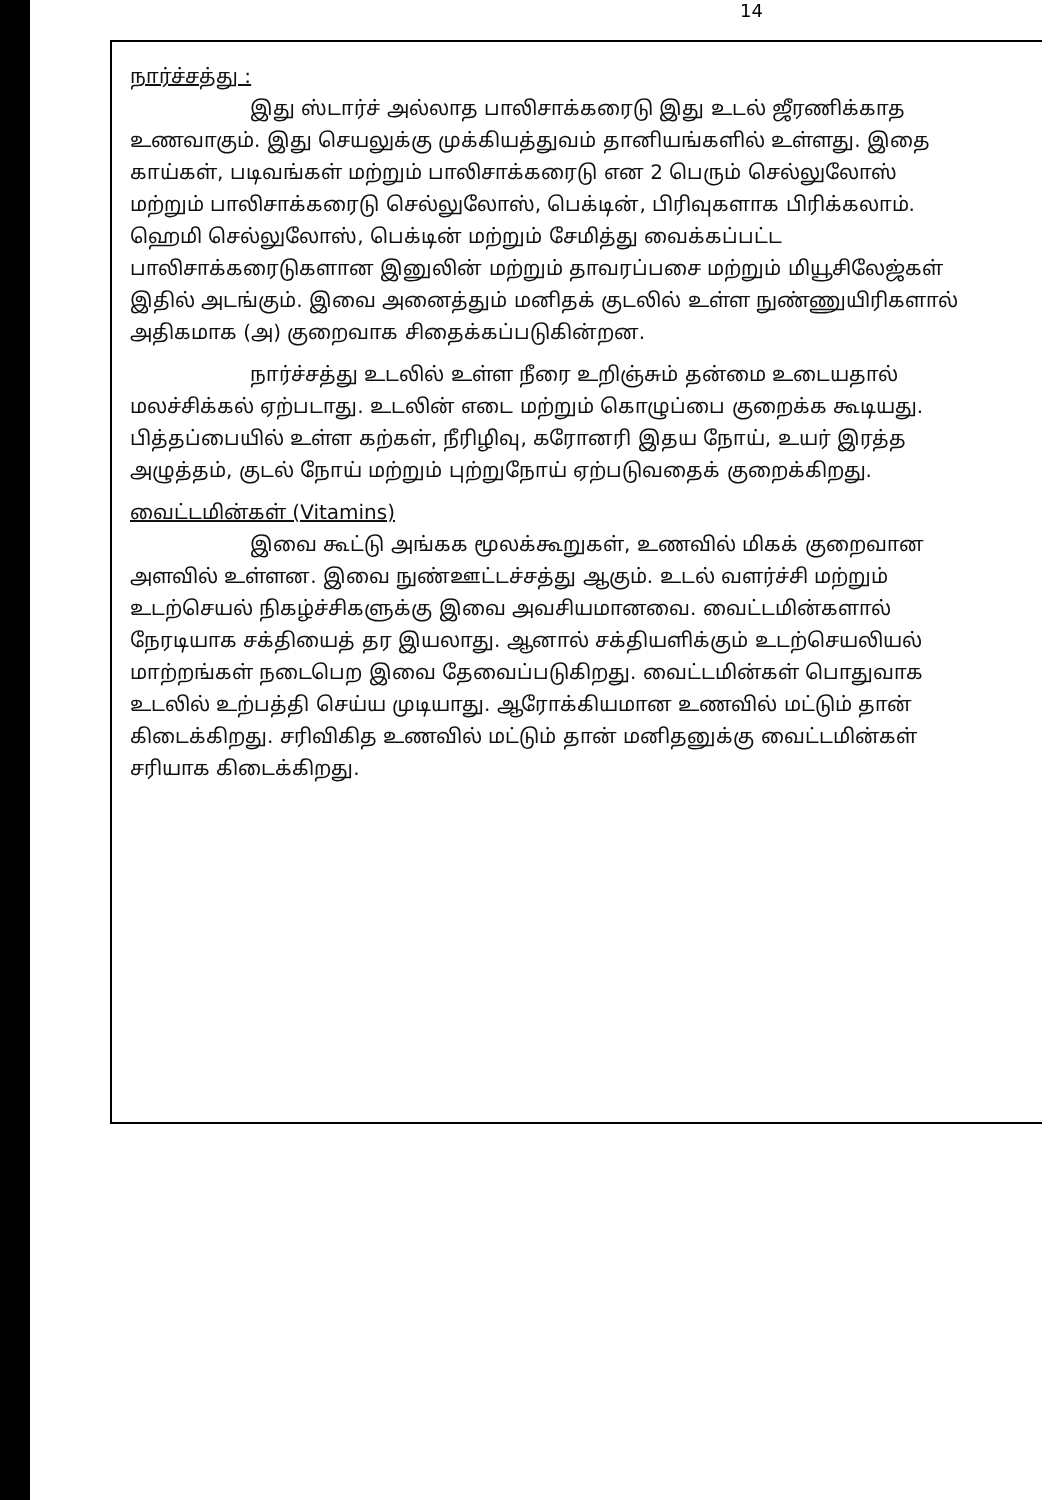14
நார்ச்சத்து :
இது ஸ்டார்ச் அல்லாத பாலிசாக்கரைடு இது உடல் ஜீரணிக்காத உணவாகும். இது செயலுக்கு முக்கியத்துவம் தானியங்களில் உள்ளது. இதை காய்கள், படிவங்கள் மற்றும் பாலிசாக்கரைடு என 2 பெரும் செல்லுலோஸ் மற்றும் பாலிசாக்கரைடு செல்லுலோஸ், பெக்டின், பிரிவுகளாக பிரிக்கலாம். ஹெமி செல்லுலோஸ், பெக்டின் மற்றும் சேமித்து வைக்கப்பட்ட பாலிசாக்கரைடுகளான இனுலின் மற்றும் தாவரப்பசை மற்றும் மியூசிலேஜ்கள் இதில் அடங்கும். இவை அனைத்தும் மனிதக் குடலில் உள்ள நுண்ணுயிரிகளால் அதிகமாக (அ) குறைவாக சிதைக்கப்படுகின்றன.
நார்ச்சத்து உடலில் உள்ள நீரை உறிஞ்சும் தன்மை உடையதால் மலச்சிக்கல் ஏற்படாது. உடலின் எடை மற்றும் கொழுப்பை குறைக்க கூடியது. பித்தப்பையில் உள்ள கற்கள், நீரிழிவு, கரோனரி இதய நோய், உயர் இரத்த அழுத்தம், குடல் நோய் மற்றும் புற்றுநோய் ஏற்படுவதைக் குறைக்கிறது.
வைட்டமின்கள் (Vitamins)
இவை கூட்டு அங்கக மூலக்கூறுகள், உணவில் மிகக் குறைவான அளவில் உள்ளன. இவை நுண்ஊட்டச்சத்து ஆகும். உடல் வளர்ச்சி மற்றும் உடற்செயல் நிகழ்ச்சிகளுக்கு இவை அவசியமானவை. வைட்டமின்களால் நேரடியாக சக்தியைத் தர இயலாது. ஆனால் சக்தியளிக்கும் உடற்செயலியல் மாற்றங்கள் நடைபெற இவை தேவைப்படுகிறது. வைட்டமின்கள் பொதுவாக உடலில் உற்பத்தி செய்ய முடியாது. ஆரோக்கியமான உணவில் மட்டும் தான் கிடைக்கிறது. சரிவிகித உணவில் மட்டும் தான் மனிதனுக்கு வைட்டமின்கள் சரியாக கிடைக்கிறது.